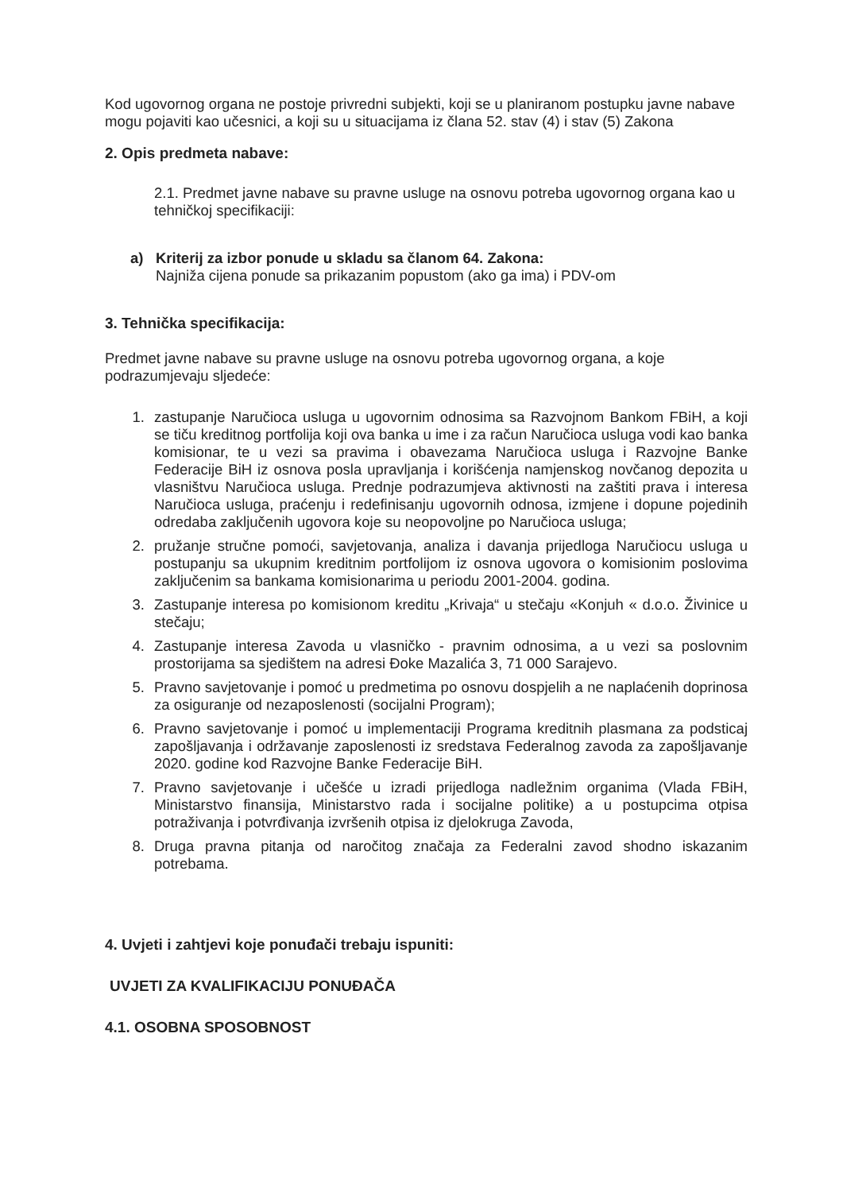Kod ugovornog organa ne postoje privredni subjekti, koji se u planiranom postupku javne nabave mogu pojaviti kao učesnici, a koji su u situacijama iz člana 52. stav (4) i stav (5) Zakona
2. Opis predmeta nabave:
2.1. Predmet javne nabave su pravne usluge na osnovu potreba ugovornog organa kao u tehničkoj specifikaciji:
a) Kriterij za izbor ponude u skladu sa članom 64. Zakona:
Najniža cijena ponude sa prikazanim popustom (ako ga ima) i PDV-om
3. Tehnička specifikacija:
Predmet javne nabave su pravne usluge na osnovu potreba ugovornog organa, a koje podrazumjevaju sljedeće:
1. zastupanje Naručioca usluga u ugovornim odnosima sa Razvojnom Bankom FBiH, a koji se tiču kreditnog portfolija koji ova banka u ime i za račun Naručioca usluga vodi kao banka komisionar, te u vezi sa pravima i obavezama Naručioca usluga i Razvojne Banke Federacije BiH iz osnova posla upravljanja i korišćenja namjenskog novčanog depozita u vlasništvu Naručioca usluga. Prednje podrazumjeva aktivnosti na zaštiti prava i interesa Naručioca usluga, praćenju i redefinisanju ugovornih odnosa, izmjene i dopune pojedinih odredaba zaključenih ugovora koje su neopovoljne po Naručioca usluga;
2. pružanje stručne pomoći, savjetovanja, analiza i davanja prijedloga Naručiocu usluga u postupanju sa ukupnim kreditnim portfolijom iz osnova ugovora o komisionim poslovima zaključenim sa bankama komisionarima u periodu 2001-2004. godina.
3. Zastupanje interesa po komisionom kreditu „Krivaja“ u stečaju «Konjuh « d.o.o. Živinice u stečaju;
4. Zastupanje interesa Zavoda u vlasničko - pravnim odnosima, a u vezi sa poslovnim prostorijama sa sjedištem na adresi Đoke Mazalića 3, 71 000 Sarajevo.
5. Pravno savjetovanje i pomoć u predmetima po osnovu dospjelih a ne naplaćenih doprinosa za osiguranje od nezaposlenosti (socijalni Program);
6. Pravno savjetovanje i pomoć u implementaciji Programa kreditnih plasmana za podsticaj zapošljavanja i održavanje zaposlenosti iz sredstava Federalnog zavoda za zapošljavanje 2020. godine kod Razvojne Banke Federacije BiH.
7. Pravno savjetovanje i učešće u izradi prijedloga nadležnim organima (Vlada FBiH, Ministarstvo finansija, Ministarstvo rada i socijalne politike) a u postupcima otpisa potraživanja i potvrđivanja izvršenih otpisa iz djelokruga Zavoda,
8. Druga pravna pitanja od naročitog značaja za Federalni zavod shodno iskazanim potrebama.
4. Uvjeti i zahtjevi koje ponuđači trebaju ispuniti:
UVJETI ZA KVALIFIKACIJU PONUĐAČA
4.1. OSOBNA SPOSOBNOST